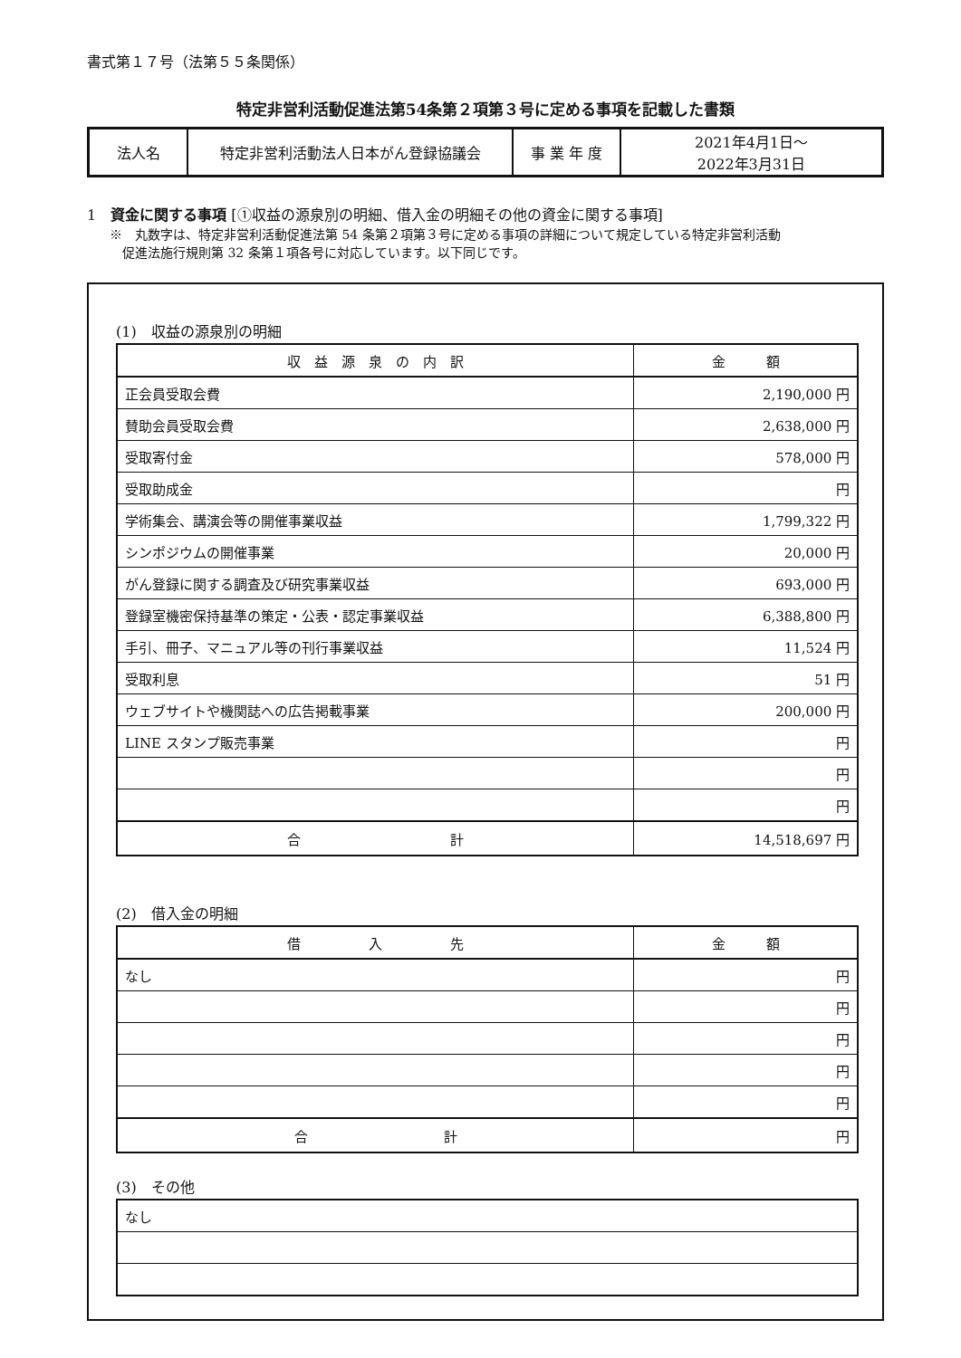書式第１７号（法第５５条関係）
特定非営利活動促進法第54条第２項第３号に定める事項を記載した書類
| 法人名 | 特定非営利活動法人日本がん登録協議会 | 事 業 年 度 | 2021年4月1日～ 2022年3月31日 |
1　資金に関する事項 [①収益の源泉別の明細、借入金の明細その他の資金に関する事項]
※　丸数字は、特定非営利活動促進法第 54 条第２項第３号に定める事項の詳細について規定している特定非営利活動
　促進法施行規則第 32 条第１項各号に対応しています。以下同じです。
(1)　収益の源泉別の明細
| 収 益 源 泉 の 内 訳 | 金 額 |
| --- | --- |
| 正会員受取会費 | 2,190,000 円 |
| 賛助会員受取会費 | 2,638,000 円 |
| 受取寄付金 | 578,000 円 |
| 受取助成金 | 円 |
| 学術集会、講演会等の開催事業収益 | 1,799,322 円 |
| シンポジウムの開催事業 | 20,000 円 |
| がん登録に関する調査及び研究事業収益 | 693,000 円 |
| 登録室機密保持基準の策定・公表・認定事業収益 | 6,388,800 円 |
| 手引、冊子、マニュアル等の刊行事業収益 | 11,524 円 |
| 受取利息 | 51 円 |
| ウェブサイトや機関誌への広告掲載事業 | 200,000 円 |
| LINE スタンプ販売事業 | 円 |
| | 円 |
| | 円 |
| 合 計 | 14,518,697 円 |
(2)　借入金の明細
| 借 入 先 | 金 額 |
| --- | --- |
| なし | 円 |
| | 円 |
| | 円 |
| | 円 |
| | 円 |
| 合 計 | 円 |
(3)　その他
| なし |